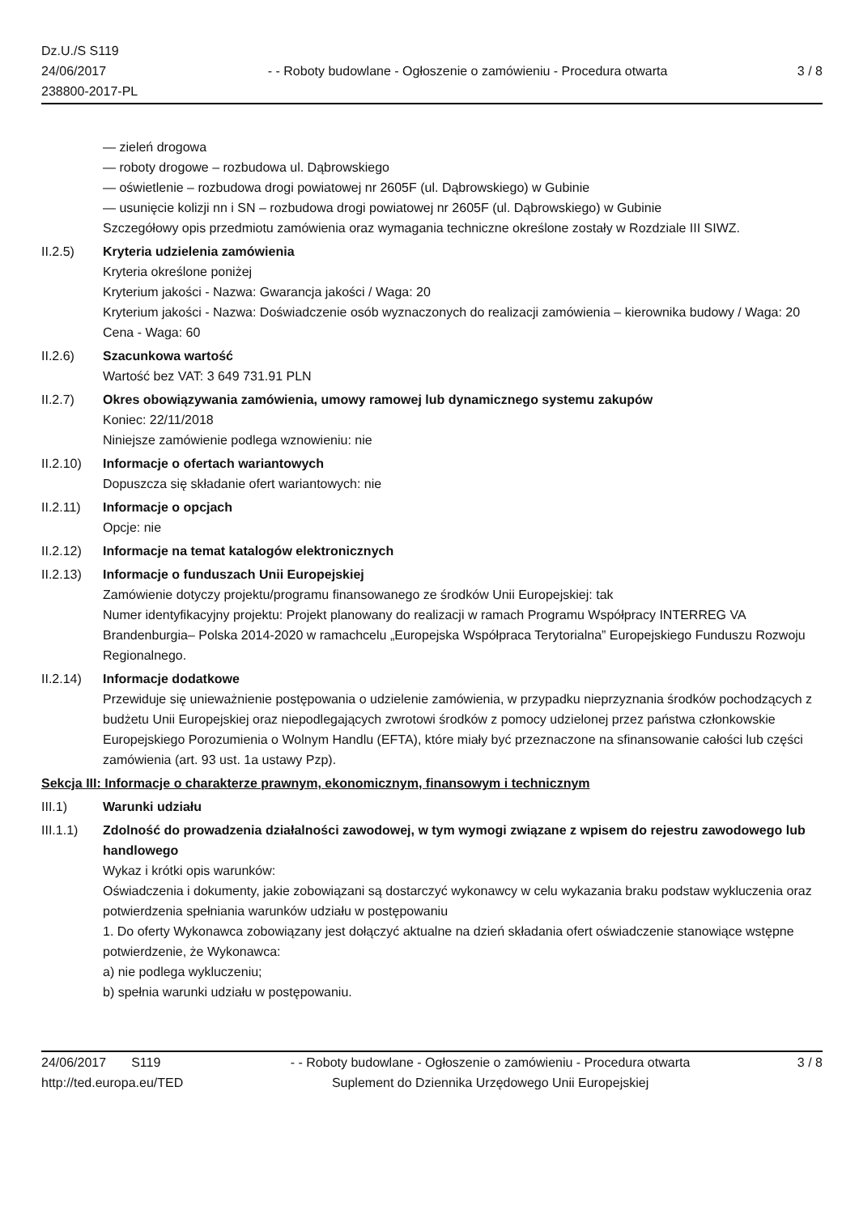Dz.U./S S119
24/06/2017
238800-2017-PL
- - Roboty budowlane - Ogłoszenie o zamówieniu - Procedura otwarta
3 / 8
— zieleń drogowa
— roboty drogowe – rozbudowa ul. Dąbrowskiego
— oświetlenie – rozbudowa drogi powiatowej nr 2605F (ul. Dąbrowskiego) w Gubinie
— usunięcie kolizji nn i SN – rozbudowa drogi powiatowej nr 2605F (ul. Dąbrowskiego) w Gubinie
Szczegółowy opis przedmiotu zamówienia oraz wymagania techniczne określone zostały w Rozdziale III SIWZ.
II.2.5) Kryteria udzielenia zamówienia
Kryteria określone poniżej
Kryterium jakości - Nazwa: Gwarancja jakości / Waga: 20
Kryterium jakości - Nazwa: Doświadczenie osób wyznaczonych do realizacji zamówienia – kierownika budowy / Waga: 20
Cena - Waga: 60
II.2.6) Szacunkowa wartość
Wartość bez VAT: 3 649 731.91 PLN
II.2.7) Okres obowiązywania zamówienia, umowy ramowej lub dynamicznego systemu zakupów
Koniec: 22/11/2018
Niniejsze zamówienie podlega wznowieniu: nie
II.2.10)
Informacje o ofertach wariantowych
Dopuszcza się składanie ofert wariantowych: nie
II.2.11)
Informacje o opcjach
Opcje: nie
II.2.12)
Informacje na temat katalogów elektronicznych
II.2.13)
Informacje o funduszach Unii Europejskiej
Zamówienie dotyczy projektu/programu finansowanego ze środków Unii Europejskiej: tak
Numer identyfikacyjny projektu: Projekt planowany do realizacji w ramach Programu Współpracy INTERREG VA Brandenburgia– Polska 2014-2020 w ramachcelu „Europejska Współpraca Terytorialna” Europejskiego Funduszu Rozwoju Regionalnego.
II.2.14)
Informacje dodatkowe
Przewiduje się unieważnienie postępowania o udzielenie zamówienia, w przypadku nieprzyznania środków pochodzących z budżetu Unii Europejskiej oraz niepodlegających zwrotowi środków z pomocy udzielonej przez państwa członkowskie Europejskiego Porozumienia o Wolnym Handlu (EFTA), które miały być przeznaczone na sfinansowanie całości lub części zamówienia (art. 93 ust. 1a ustawy Pzp).
Sekcja III: Informacje o charakterze prawnym, ekonomicznym, finansowym i technicznym
III.1) Warunki udziału
III.1.1)
Zdolność do prowadzenia działalności zawodowej, w tym wymogi związane z wpisem do rejestru zawodowego lub handlowego
Wykaz i krótki opis warunków:
Oświadczenia i dokumenty, jakie zobowiązani są dostarczyć wykonawcy w celu wykazania braku podstaw wykluczenia oraz potwierdzenia spełniania warunków udziału w postępowaniu
1. Do oferty Wykonawca zobowiązany jest dołączyć aktualne na dzień składania ofert oświadczenie stanowiące wstępne potwierdzenie, że Wykonawca:
a) nie podlega wykluczeniu;
b) spełnia warunki udziału w postępowaniu.
24/06/2017 S119
http://ted.europa.eu/TED
- - Roboty budowlane - Ogłoszenie o zamówieniu - Procedura otwarta
Suplement do Dziennika Urzędowego Unii Europejskiej
3 / 8